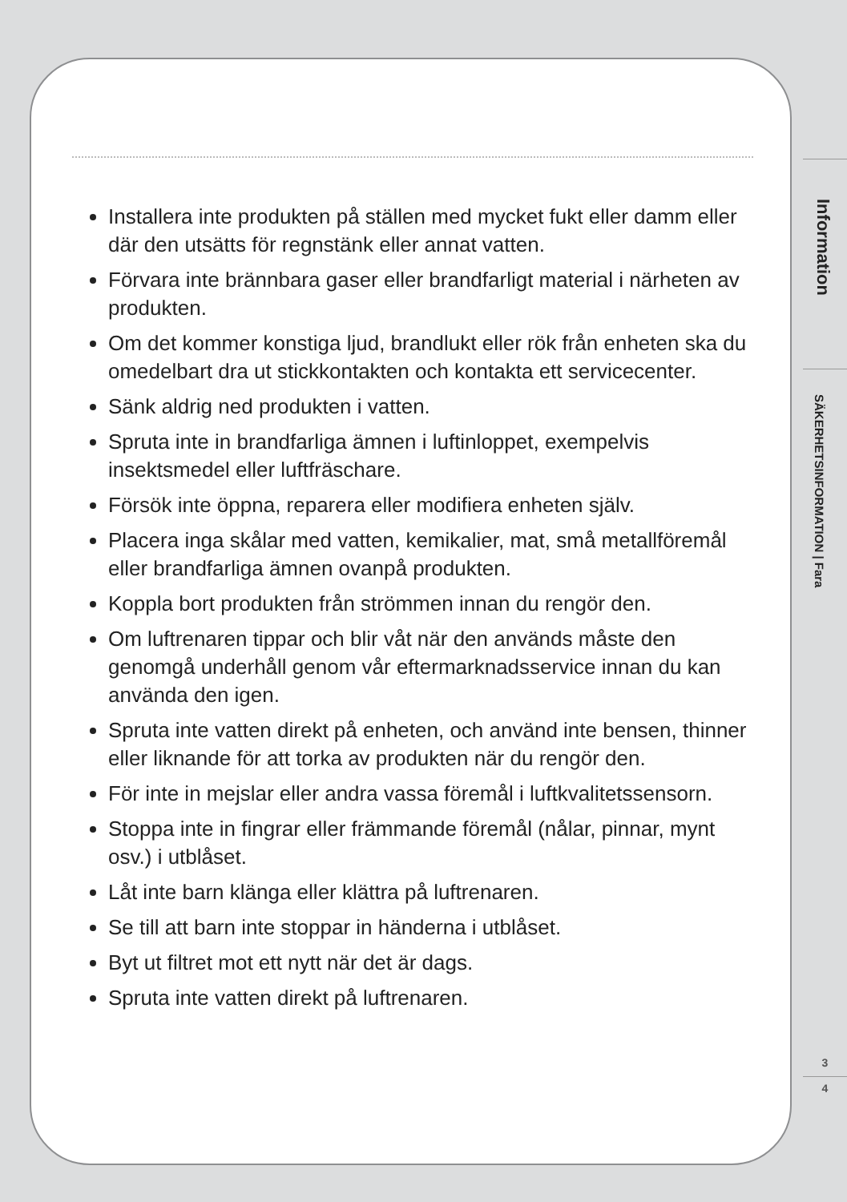Installera inte produkten på ställen med mycket fukt eller damm eller där den utsätts för regnstänk eller annat vatten.
Förvara inte brännbara gaser eller brandfarligt material i närheten av produkten.
Om det kommer konstiga ljud, brandlukt eller rök från enheten ska du omedelbart dra ut stickkontakten och kontakta ett servicecenter.
Sänk aldrig ned produkten i vatten.
Spruta inte in brandfarliga ämnen i luftinloppet, exempelvis insektsmedel eller luftfräschare.
Försök inte öppna, reparera eller modifiera enheten själv.
Placera inga skålar med vatten, kemikalier, mat, små metallföremål eller brandfarliga ämnen ovanpå produkten.
Koppla bort produkten från strömmen innan du rengör den.
Om luftrenaren tippar och blir våt när den används måste den genomgå underhåll genom vår eftermarknadsservice innan du kan använda den igen.
Spruta inte vatten direkt på enheten, och använd inte bensen, thinner eller liknande för att torka av produkten när du rengör den.
För inte in mejslar eller andra vassa föremål i luftkvalitetssensorn.
Stoppa inte in fingrar eller främmande föremål (nålar, pinnar, mynt osv.) i utblåset.
Låt inte barn klänga eller klättra på luftrenaren.
Se till att barn inte stoppar in händerna i utblåset.
Byt ut filtret mot ett nytt när det är dags.
Spruta inte vatten direkt på luftrenaren.
Information
SÄKERHETSINFORMATION | Fara
3
4